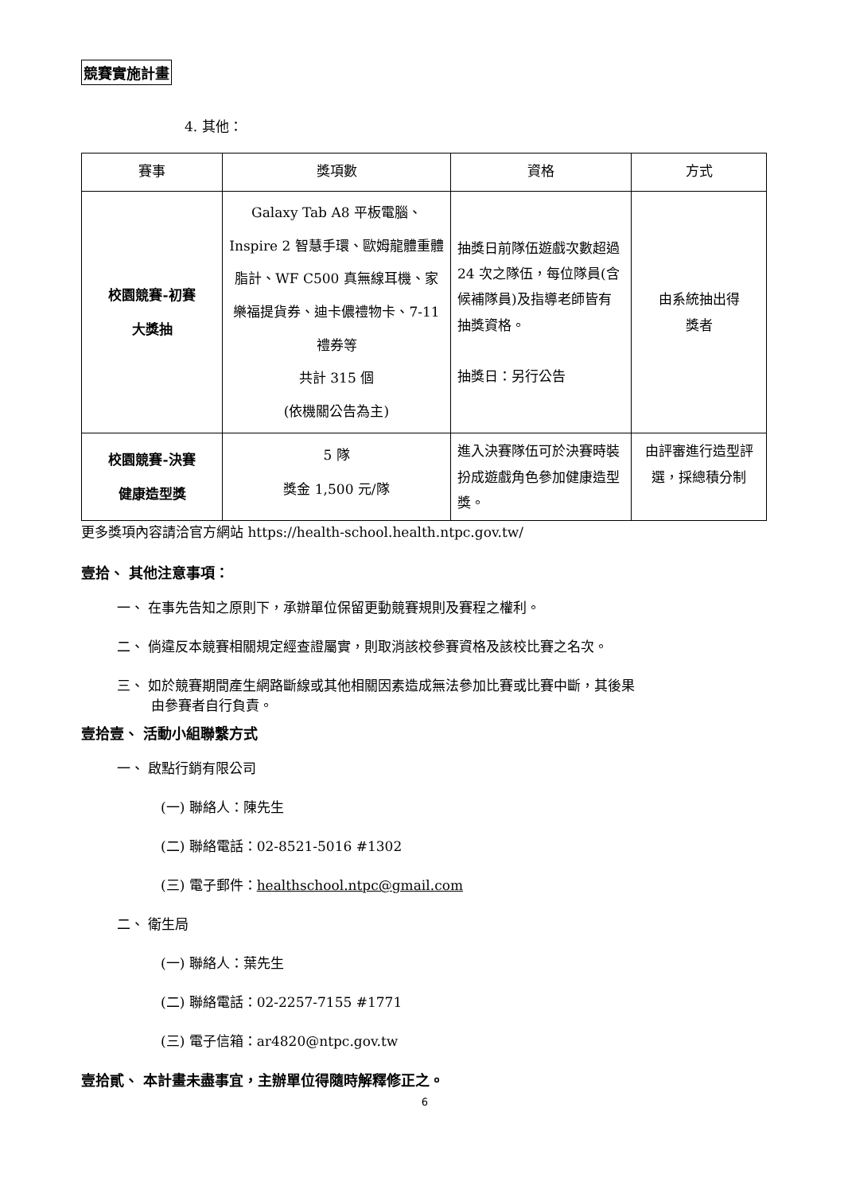競賽實施計畫
4. 其他：
| 賽事 | 獎項數 | 資格 | 方式 |
| --- | --- | --- | --- |
| 校園競賽-初賽 大獎抽 | Galaxy Tab A8 平板電腦、Inspire 2 智慧手環、歐姆龍體重體脂計、WF C500 真無線耳機、家樂福提貨券、迪卡儂禮物卡、7-11 禮券等 共計 315 個 (依機關公告為主) | 抽獎日前隊伍遊戲次數超過 24 次之隊伍，每位隊員(含候補隊員)及指導老師皆有抽獎資格。 抽獎日：另行公告 | 由系統抽出得 獎者 |
| 校園競賽-決賽 健康造型獎 | 5 隊 獎金 1,500 元/隊 | 進入決賽隊伍可於決賽時裝扮成遊戲角色參加健康造型獎。 | 由評審進行造型評選，採總積分制 |
更多獎項內容請洽官方網站 https://health-school.health.ntpc.gov.tw/
壹拾、 其他注意事項：
一、 在事先告知之原則下，承辦單位保留更動競賽規則及賽程之權利。
二、 倘違反本競賽相關規定經查證屬實，則取消該校參賽資格及該校比賽之名次。
三、 如於競賽期間產生網路斷線或其他相關因素造成無法參加比賽或比賽中斷，其後果
   由參賽者自行負責。
壹拾壹、 活動小組聯繫方式
一、 啟點行銷有限公司
(一) 聯絡人：陳先生
(二) 聯絡電話：02-8521-5016 #1302
(三) 電子郵件：healthschool.ntpc@gmail.com
二、 衛生局
(一) 聯絡人：葉先生
(二) 聯絡電話：02-2257-7155 #1771
(三) 電子信箱：ar4820@ntpc.gov.tw
壹拾貳、 本計畫未盡事宜，主辦單位得隨時解釋修正之。
6